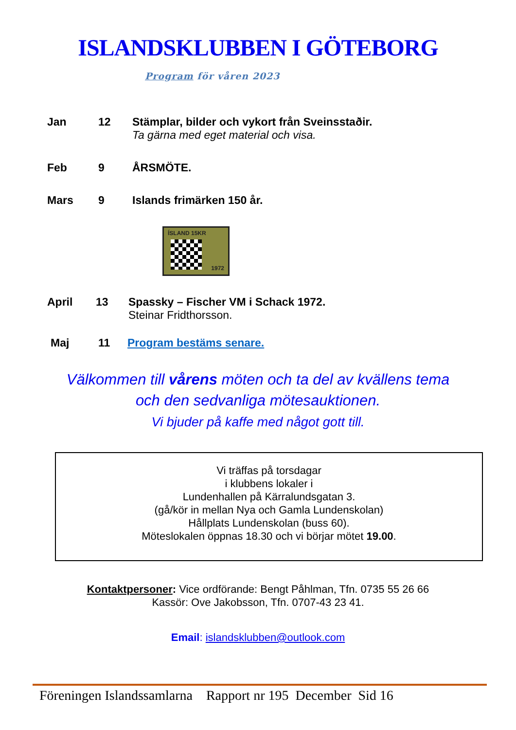ISLANDSKLUBBEN I GÖTEBORG
Program för våren 2023
Jan 12 Stämplar, bilder och vykort från Sveinsstaðir.
Ta gärna med eget material och visa.
Feb 9 ÅRSMÖTE.
Mars 9 Islands frimärken 150 år.
ÍSLAND 15KR
1972
April 13 Spassky – Fischer VM i Schack 1972.
Steinar Fridthorsson.
Maj 11 Program bestäms senare.
Välkommen till vårens möten och ta del av kvällens tema
och den sedvanliga mötesauktionen.
Vi bjuder på kaffe med något gott till.
Vi träffas på torsdagar
i klubbens lokaler i
Lundenhallen på Kärralundsgatan 3.
(gå/kör in mellan Nya och Gamla Lundenskolan)
Hållplats Lundenskolan (buss 60).
Möteslokalen öppnas 18.30 och vi börjar mötet 19.00.
Kontaktpersoner: Vice ordförande: Bengt Påhlman, Tfn. 0735 55 26 66
Kassör: Ove Jakobsson, Tfn. 0707-43 23 41.
Email: islandsklubben@outlook.com
Föreningen Islandssamlarna Rapport nr 195 December Sid 16